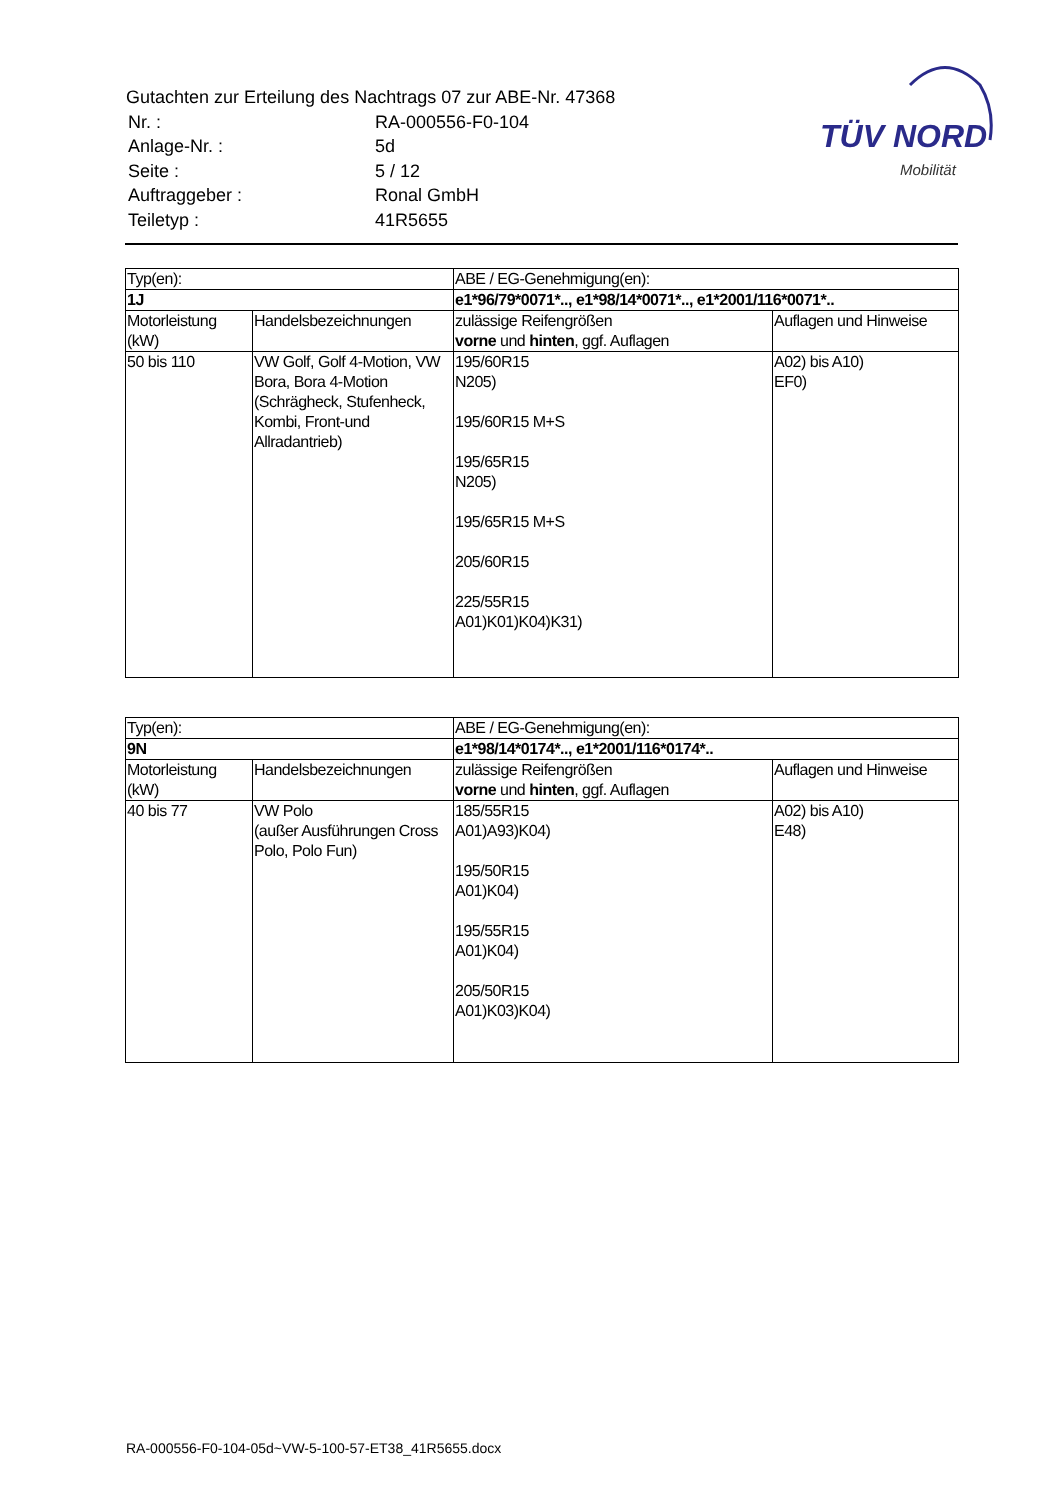Gutachten zur Erteilung des Nachtrags 07 zur ABE-Nr. 47368
| Nr. : | RA-000556-F0-104 |
| Anlage-Nr. : | 5d |
| Seite : | 5 / 12 |
| Auftraggeber : | Ronal GmbH |
| Teiletyp : | 41R5655 |
TÜV NORD
Mobilität
| Typ(en): | | ABE / EG-Genehmigung(en): | |
| 1J | | e1*96/79*0071*.., e1*98/14*0071*.., e1*2001/116*0071*.. | |
| Motorleistung (kW) | Handelsbezeichnungen | zulässige Reifengrößen vorne und hinten , ggf. Auflagen | Auflagen und Hinweise |
| 50 bis 110 | VW Golf, Golf 4-Motion, VW Bora, Bora 4-Motion (Schrägheck, Stufenheck, Kombi, Front-und Allradantrieb) | 195/60R15 N205) 195/60R15 M+S 195/65R15 N205) 195/65R15 M+S 205/60R15 225/55R15 A01)K01)K04)K31) | A02) bis A10) EF0) |
| Typ(en): | | ABE / EG-Genehmigung(en): | |
| 9N | | e1*98/14*0174*.., e1*2001/116*0174*.. | |
| Motorleistung (kW) | Handelsbezeichnungen | zulässige Reifengrößen vorne und hinten , ggf. Auflagen | Auflagen und Hinweise |
| 40 bis 77 | VW Polo (außer Ausführungen Cross Polo, Polo Fun) | 185/55R15 A01)A93)K04) 195/50R15 A01)K04) 195/55R15 A01)K04) 205/50R15 A01)K03)K04) | A02) bis A10) E48) |
RA-000556-F0-104-05d~VW-5-100-57-ET38_41R5655.docx